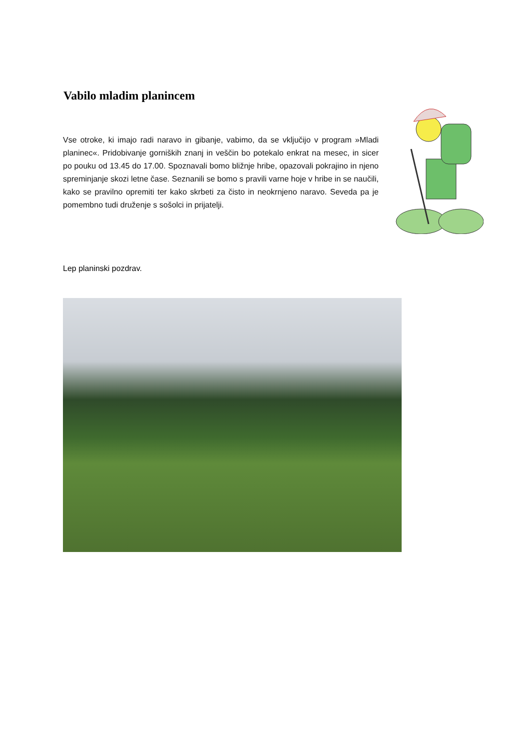Vabilo mladim planincem
Vse otroke, ki imajo radi naravo in gibanje, vabimo, da se vključijo v program »Mladi planinec«. Pridobivanje gorniških znanj in veščin bo potekalo enkrat na mesec, in sicer po pouku od 13.45 do 17.00. Spoznavali bomo bližnje hribe, opazovali pokrajino in njeno spreminjanje skozi letne čase. Seznanili se bomo s pravili varne hoje v hribe in se naučili, kako se pravilno opremiti ter kako skrbeti za čisto in neokrnjeno naravo. Seveda pa je pomembno tudi druženje s sošolci in prijatelji.
Lep planinski pozdrav.